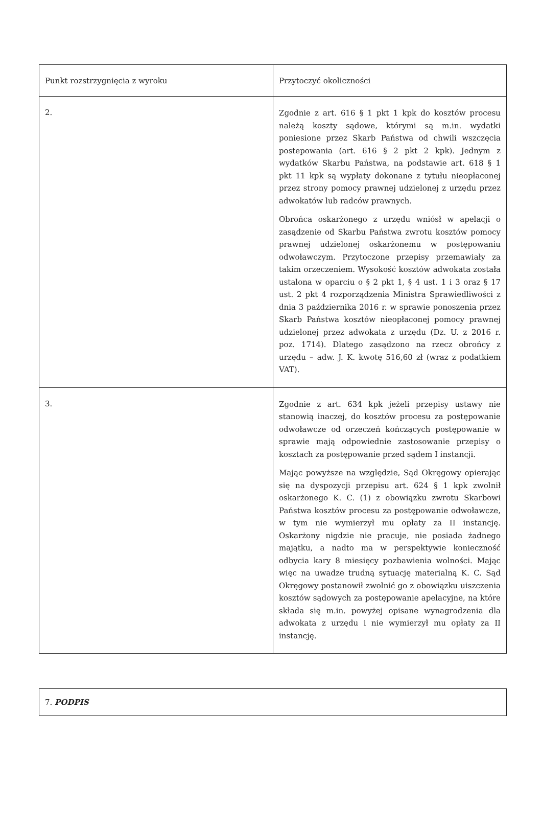| Punkt rozstrzygnięcia z wyroku | Przytoczyć okoliczności |
| 2. | Zgodnie z art. 616 § 1 pkt 1 kpk do kosztów procesu należą koszty sądowe, którymi są m.in. wydatki poniesione przez Skarb Państwa od chwili wszczęcia postepowania (art. 616 § 2 pkt 2 kpk). Jednym z wydatków Skarbu Państwa, na podstawie art. 618 § 1 pkt 11 kpk są wypłaty dokonane z tytułu nieopłaconej przez strony pomocy prawnej udzielonej z urzędu przez adwokatów lub radców prawnych. Obrońca oskarżonego z urzędu wniósł w apelacji o zasądzenie od Skarbu Państwa zwrotu kosztów pomocy prawnej udzielonej oskarżonemu w postępowaniu odwoławczym. Przytoczone przepisy przemawiały za takim orzeczeniem. Wysokość kosztów adwokata została ustalona w oparciu o § 2 pkt 1, § 4 ust. 1 i 3 oraz § 17 ust. 2 pkt 4 rozporządzenia Ministra Sprawiedliwości z dnia 3 października 2016 r. w sprawie ponoszenia przez Skarb Państwa kosztów nieopłaconej pomocy prawnej udzielonej przez adwokata z urzędu (Dz. U. z 2016 r. poz. 1714). Dlatego zasądzono na rzecz obrońcy z urzędu – adw. J. K. kwotę 516,60 zł (wraz z podatkiem VAT). |
| 3. | Zgodnie z art. 634 kpk jeżeli przepisy ustawy nie stanowią inaczej, do kosztów procesu za postępowanie odwoławcze od orzeczeń kończących postępowanie w sprawie mają odpowiednie zastosowanie przepisy o kosztach za postępowanie przed sądem I instancji. Mając powyższe na względzie, Sąd Okręgowy opierając się na dyspozycji przepisu art. 624 § 1 kpk zwolnił oskarżonego K. C. (1) z obowiązku zwrotu Skarbowi Państwa kosztów procesu za postępowanie odwoławcze, w tym nie wymierzył mu opłaty za II instancję. Oskarżony nigdzie nie pracuje, nie posiada żadnego majątku, a nadto ma w perspektywie konieczność odbycia kary 8 miesięcy pozbawienia wolności. Mając więc na uwadze trudną sytuację materialną K. C. Sąd Okręgowy postanowił zwolnić go z obowiązku uiszczenia kosztów sądowych za postępowanie apelacyjne, na które składa się m.in. powyżej opisane wynagrodzenia dla adwokata z urzędu i nie wymierzył mu opłaty za II instancję. |
| 7. PODPIS |